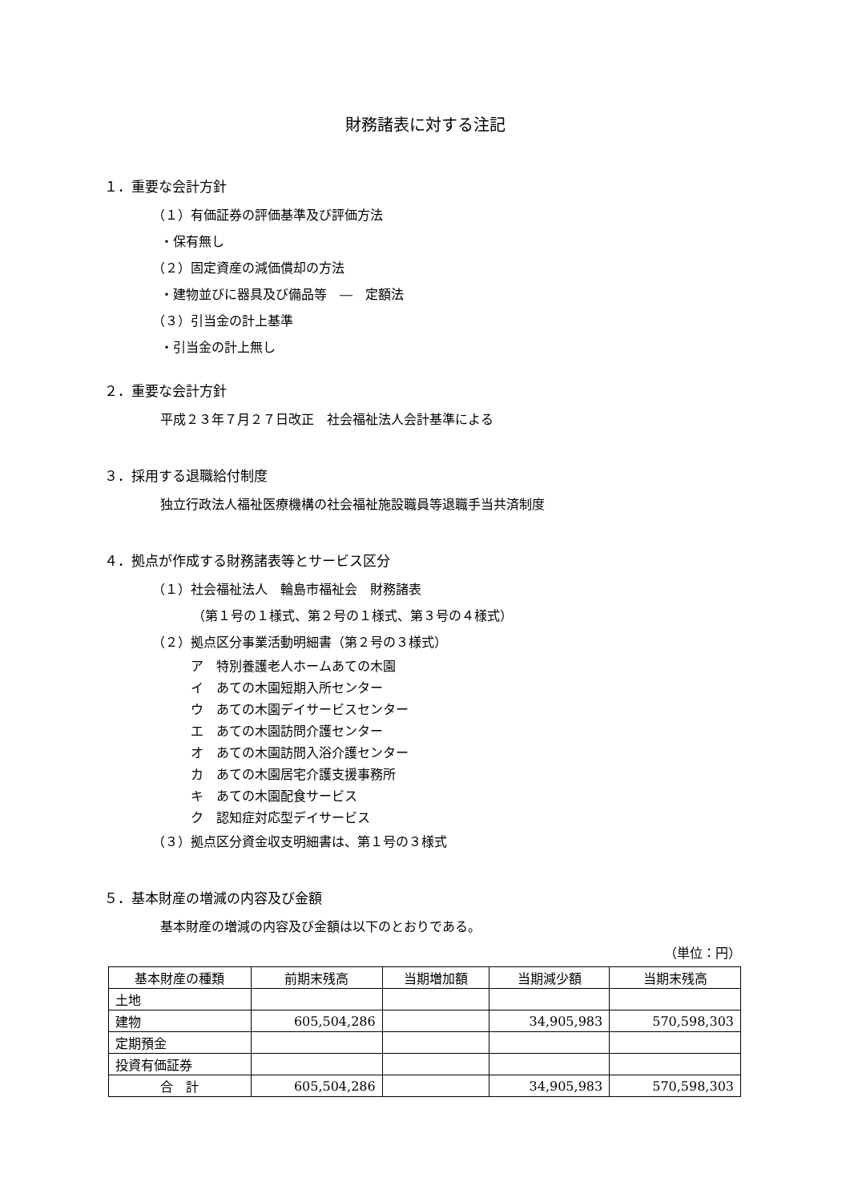財務諸表に対する注記
１．重要な会計方針
（１）有価証券の評価基準及び評価方法
・保有無し
（２）固定資産の減価償却の方法
・建物並びに器具及び備品等　―　定額法
（３）引当金の計上基準
・引当金の計上無し
２．重要な会計方針
平成２３年７月２７日改正　社会福祉法人会計基準による
３．採用する退職給付制度
独立行政法人福祉医療機構の社会福祉施設職員等退職手当共済制度
４．拠点が作成する財務諸表等とサービス区分
（１）社会福祉法人　輪島市福祉会　財務諸表
（第１号の１様式、第２号の１様式、第３号の４様式）
（２）拠点区分事業活動明細書（第２号の３様式）
ア　特別養護老人ホームあての木園
イ　あての木園短期入所センター
ウ　あての木園デイサービスセンター
エ　あての木園訪問介護センター
オ　あての木園訪問入浴介護センター
カ　あての木園居宅介護支援事務所
キ　あての木園配食サービス
ク　認知症対応型デイサービス
（３）拠点区分資金収支明細書は、第１号の３様式
５．基本財産の増減の内容及び金額
基本財産の増減の内容及び金額は以下のとおりである。
（単位：円）
| 基本財産の種類 | 前期末残高 | 当期増加額 | 当期減少額 | 当期末残高 |
| --- | --- | --- | --- | --- |
| 土地 | | | | |
| 建物 | 605,504,286 | | 34,905,983 | 570,598,303 |
| 定期預金 | | | | |
| 投資有価証券 | | | | |
| 合 計 | 605,504,286 | | 34,905,983 | 570,598,303 |